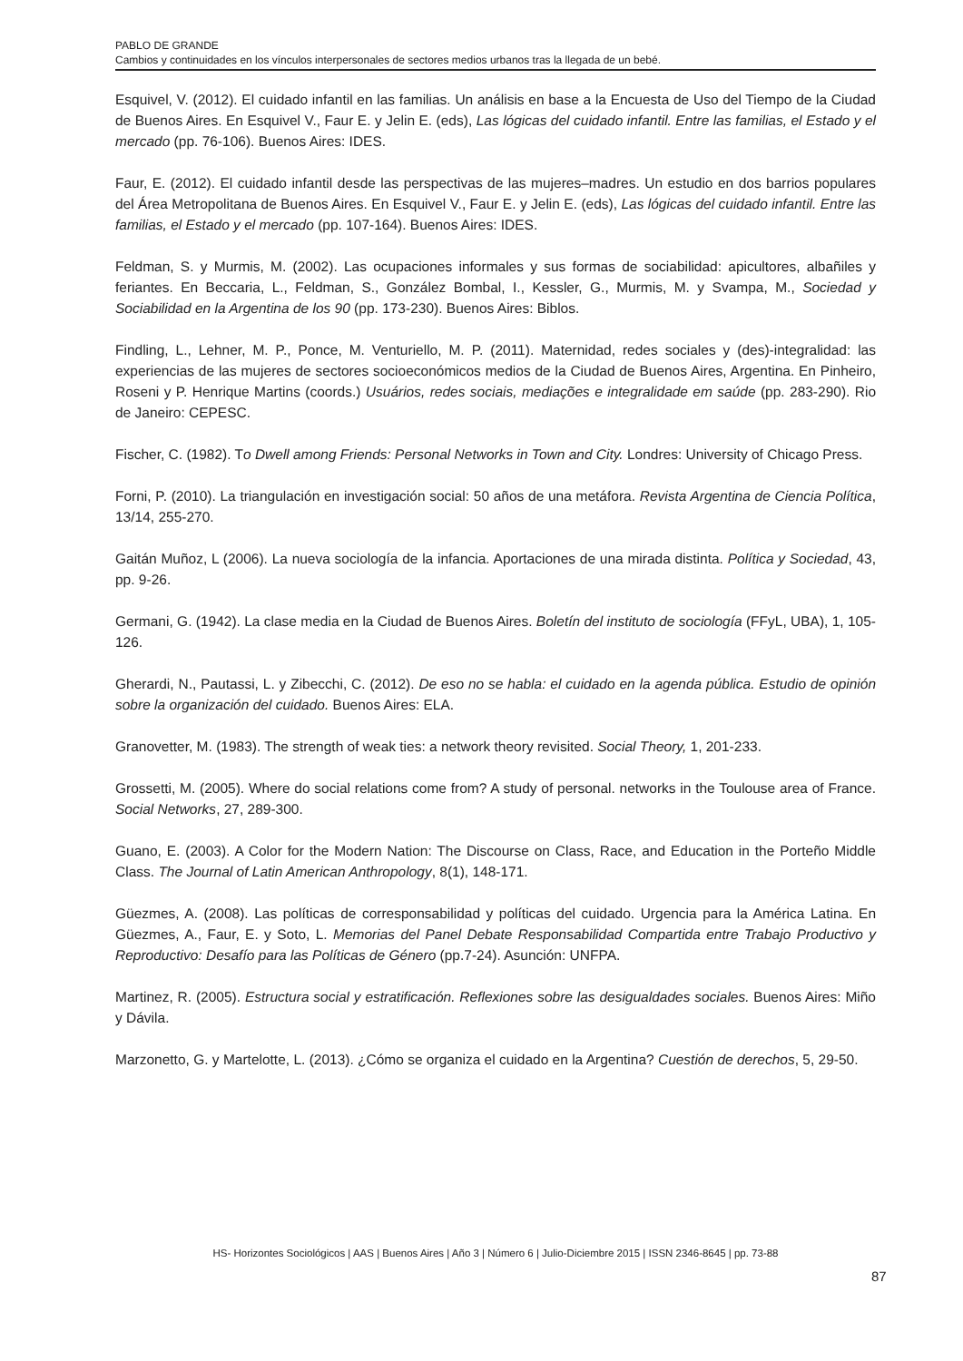PABLO DE GRANDE
Cambios y continuidades en los vínculos interpersonales de sectores medios urbanos tras la llegada de un bebé.
Esquivel, V. (2012). El cuidado infantil en las familias. Un análisis en base a la Encuesta de Uso del Tiempo de la Ciudad de Buenos Aires. En Esquivel V., Faur E. y Jelin E. (eds), Las lógicas del cuidado infantil. Entre las familias, el Estado y el mercado (pp. 76-106). Buenos Aires: IDES.
Faur, E. (2012). El cuidado infantil desde las perspectivas de las mujeres–madres. Un estudio en dos barrios populares del Área Metropolitana de Buenos Aires. En Esquivel V., Faur E. y Jelin E. (eds), Las lógicas del cuidado infantil. Entre las familias, el Estado y el mercado (pp. 107-164). Buenos Aires: IDES.
Feldman, S. y Murmis, M. (2002). Las ocupaciones informales y sus formas de sociabilidad: apicultores, albañiles y feriantes. En Beccaria, L., Feldman, S., González Bombal, I., Kessler, G., Murmis, M. y Svampa, M., Sociedad y Sociabilidad en la Argentina de los 90 (pp. 173-230). Buenos Aires: Biblos.
Findling, L., Lehner, M. P., Ponce, M. Venturiello, M. P. (2011). Maternidad, redes sociales y (des)-integralidad: las experiencias de las mujeres de sectores socioeconómicos medios de la Ciudad de Buenos Aires, Argentina. En Pinheiro, Roseni y P. Henrique Martins (coords.) Usuários, redes sociais, mediações e integralidade em saúde (pp. 283-290). Rio de Janeiro: CEPESC.
Fischer, C. (1982). To Dwell among Friends: Personal Networks in Town and City. Londres: University of Chicago Press.
Forni, P. (2010). La triangulación en investigación social: 50 años de una metáfora. Revista Argentina de Ciencia Política, 13/14, 255-270.
Gaitán Muñoz, L (2006). La nueva sociología de la infancia. Aportaciones de una mirada distinta. Política y Sociedad, 43, pp. 9-26.
Germani, G. (1942). La clase media en la Ciudad de Buenos Aires. Boletín del instituto de sociología (FFyL, UBA), 1, 105-126.
Gherardi, N., Pautassi, L. y Zibecchi, C. (2012). De eso no se habla: el cuidado en la agenda pública. Estudio de opinión sobre la organización del cuidado. Buenos Aires: ELA.
Granovetter, M. (1983). The strength of weak ties: a network theory revisited. Social Theory, 1, 201-233.
Grossetti, M. (2005). Where do social relations come from? A study of personal. networks in the Toulouse area of France. Social Networks, 27, 289-300.
Guano, E. (2003). A Color for the Modern Nation: The Discourse on Class, Race, and Education in the Porteño Middle Class. The Journal of Latin American Anthropology, 8(1), 148-171.
Güezmes, A. (2008). Las políticas de corresponsabilidad y políticas del cuidado. Urgencia para la América Latina. En Güezmes, A., Faur, E. y Soto, L. Memorias del Panel Debate Responsabilidad Compartida entre Trabajo Productivo y Reproductivo: Desafío para las Políticas de Género (pp.7-24). Asunción: UNFPA.
Martinez, R. (2005). Estructura social y estratificación. Reflexiones sobre las desigualdades sociales. Buenos Aires: Miño y Dávila.
Marzonetto, G. y Martelotte, L. (2013). ¿Cómo se organiza el cuidado en la Argentina? Cuestión de derechos, 5, 29-50.
HS- Horizontes Sociológicos | AAS | Buenos Aires | Año 3 | Número 6 | Julio-Diciembre 2015 | ISSN 2346-8645 | pp. 73-88
87